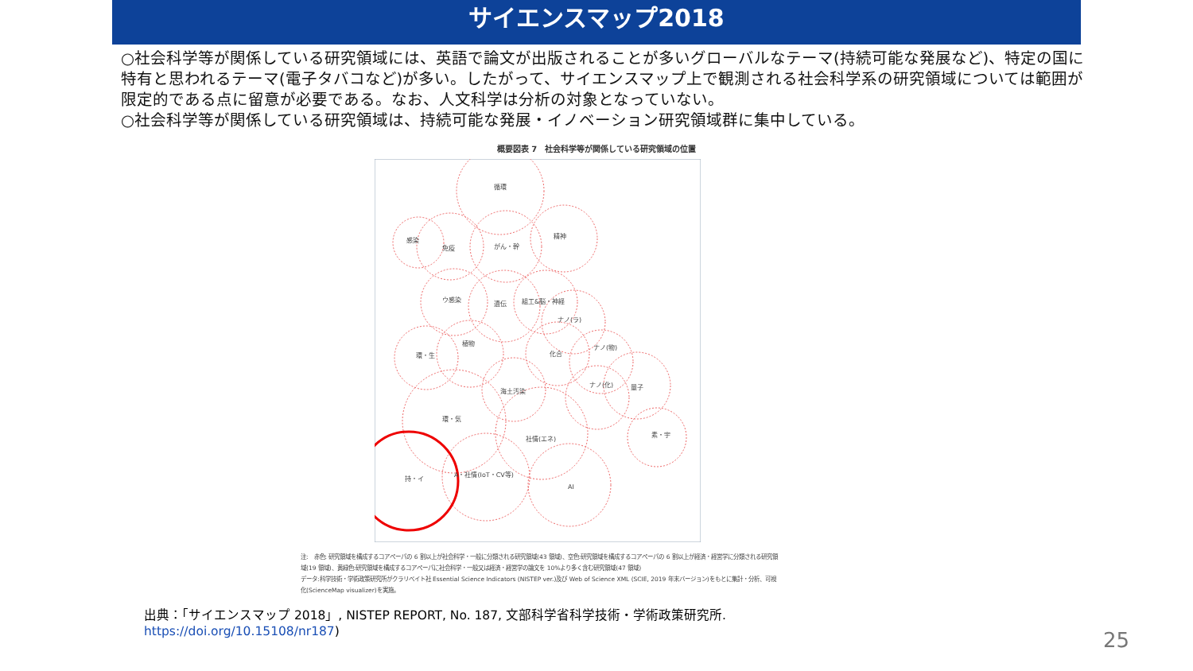サイエンスマップ2018
○社会科学等が関係している研究領域には、英語で論文が出版されることが多いグローバルなテーマ(持続可能な発展など)、特定の国に特有と思われるテーマ(電子タバコなど)が多い。したがって、サイエンスマップ上で観測される社会科学系の研究領域については範囲が限定的である点に留意が必要である。なお、人文科学は分析の対象となっていない。
○社会科学等が関係している研究領域は、持続可能な発展・イノベーション研究領域群に集中している。
概要図表 7　社会科学等が関係している研究領域の位置
循環
感染
免疫
がん・幹
精神
ウ感染
遺伝
組工&脳・神経
ナノ(ラ)
植物
環・生
化合
ナノ(物)
ナノ(化)
量子
海土汚染
環・気
社情(エネ)
素・宇
持・イ
A・社情(IoT・CV等)
AI
注:　赤色: 研究領域を構成するコアペーパの 6 割以上が社会科学・一般に分類される研究領域(43 領域)、空色:研究領域を構成するコアペーパの 6 割以上が経済・経営学に分類される研究領域(19 領域)、黄緑色:研究領域を構成するコアペーパに社会科学・一般又は経済・経営学の論文を 10%より多く含む研究領域(47 領域)
データ:科学技術・学術政策研究所がクラリベイト社 Essential Science Indicators (NISTEP ver.)及び Web of Science XML (SCIE, 2019 年末バージョン)をもとに集計・分析、可視化(ScienceMap visualizer)を実施。
出典：「サイエンスマップ 2018」, NISTEP REPORT, No. 187, 文部科学省科学技術・学術政策研究所.
https://doi.org/10.15108/nr187)
25